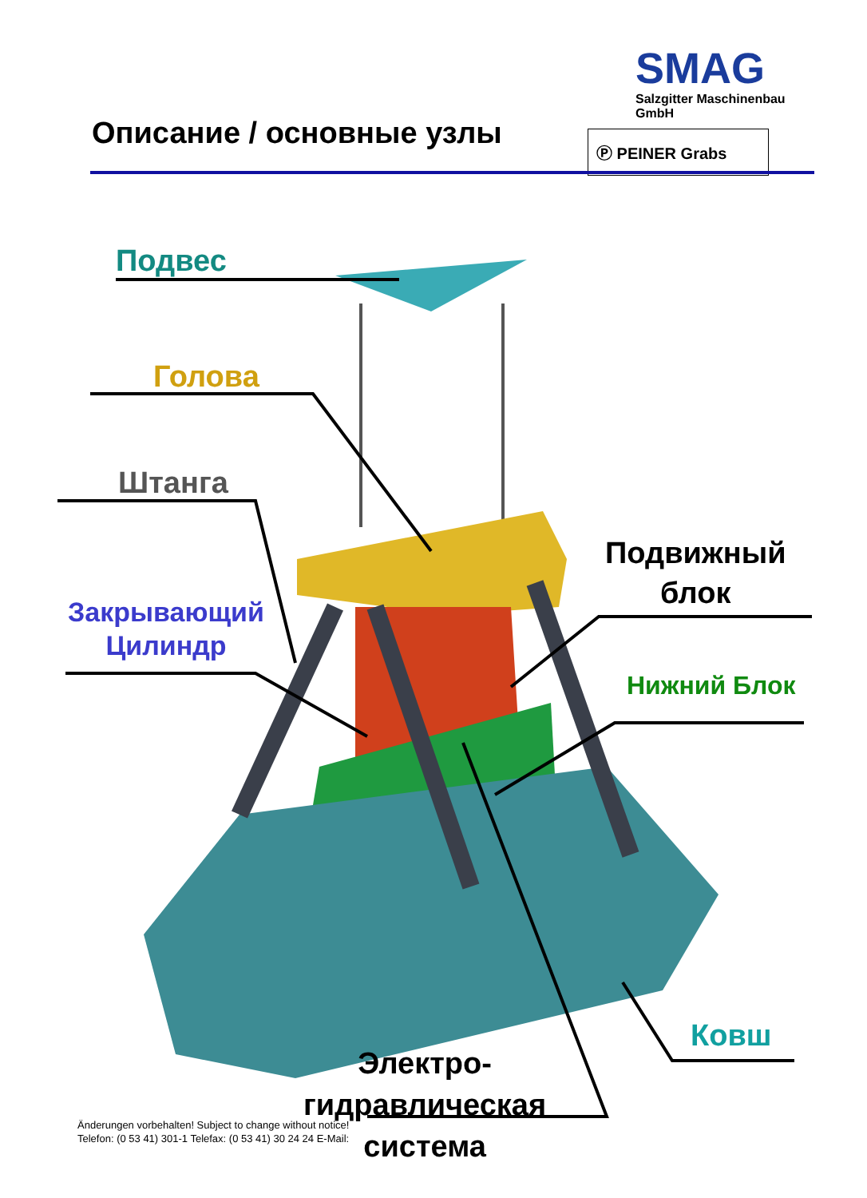Описание / основные узлы
SMAG
Salzgitter Maschinenbau GmbH
Ⓟ PEINER Grabs
Подвес
Голова
Штанга
Закрывающий
Цилиндр
Подвижный
блок
Нижний Блок
Ковш
Электро-
гидравлическая
система
Änderungen vorbehalten! Subject to change without notice!
Telefon: (0 53 41) 301-1 Telefax: (0 53 41) 30 24 24 E-Mail: